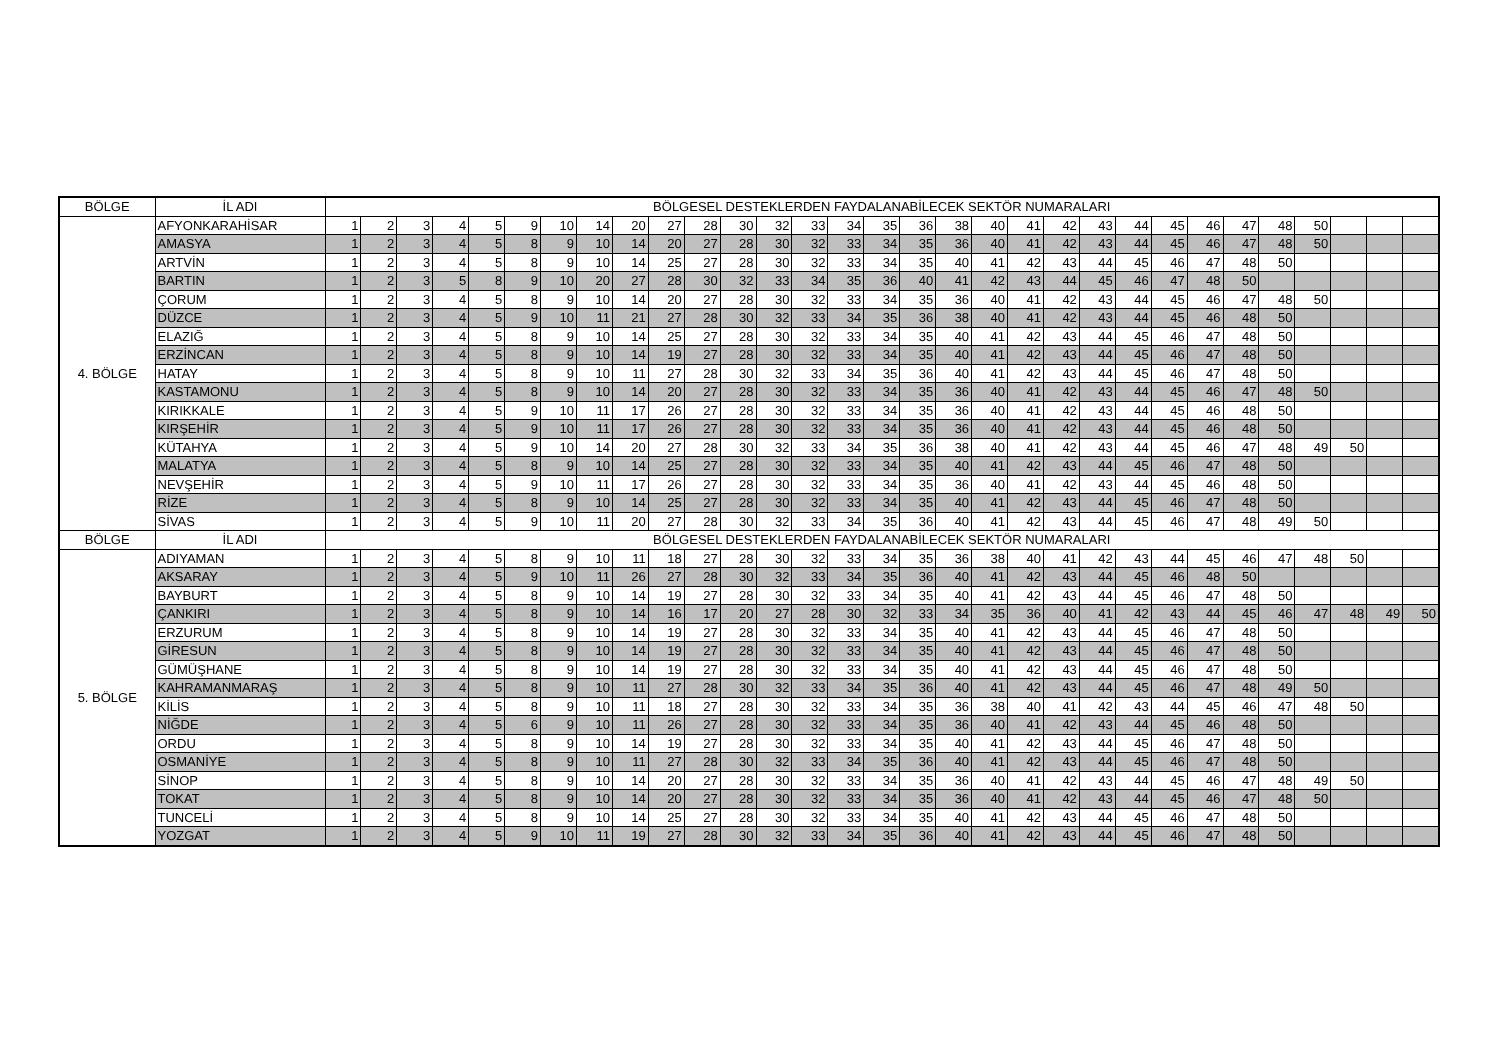| BÖLGE | İL ADI | BÖLGESEL DESTEKLERDEN FAYDALANABİLECEK SEKTÖR NUMARALARI | | | | | | | | | | | | | | | | | | | | | | | | | | | | | | |
| --- | --- | --- | --- | --- | --- | --- | --- | --- | --- | --- | --- | --- | --- | --- | --- | --- | --- | --- | --- | --- | --- | --- | --- | --- | --- | --- | --- | --- | --- | --- | --- | --- |
| 4. BÖLGE | AFYONKARAHİSAR | 1 | 2 | 3 | 4 | 5 | 9 | 10 | 14 | 20 | 27 | 28 | 30 | 32 | 33 | 34 | 35 | 36 | 38 | 40 | 41 | 42 | 43 | 44 | 45 | 46 | 47 | 48 | 50 | | | |
| | AMASYA | 1 | 2 | 3 | 4 | 5 | 8 | 9 | 10 | 14 | 20 | 27 | 28 | 30 | 32 | 33 | 34 | 35 | 36 | 40 | 41 | 42 | 43 | 44 | 45 | 46 | 47 | 48 | 50 | | | |
| | ARTVİN | 1 | 2 | 3 | 4 | 5 | 8 | 9 | 10 | 14 | 25 | 27 | 28 | 30 | 32 | 33 | 34 | 35 | 40 | 41 | 42 | 43 | 44 | 45 | 46 | 47 | 48 | 50 | | | | |
| | BARTIN | 1 | 2 | 3 | 5 | 8 | 9 | 10 | 20 | 27 | 28 | 30 | 32 | 33 | 34 | 35 | 36 | 40 | 41 | 42 | 43 | 44 | 45 | 46 | 47 | 48 | 50 | | | | | |
| | ÇORUM | 1 | 2 | 3 | 4 | 5 | 8 | 9 | 10 | 14 | 20 | 27 | 28 | 30 | 32 | 33 | 34 | 35 | 36 | 40 | 41 | 42 | 43 | 44 | 45 | 46 | 47 | 48 | 50 | | | |
| | DÜZCE | 1 | 2 | 3 | 4 | 5 | 9 | 10 | 11 | 21 | 27 | 28 | 30 | 32 | 33 | 34 | 35 | 36 | 38 | 40 | 41 | 42 | 43 | 44 | 45 | 46 | 48 | 50 | | | | |
| | ELAZIĞ | 1 | 2 | 3 | 4 | 5 | 8 | 9 | 10 | 14 | 25 | 27 | 28 | 30 | 32 | 33 | 34 | 35 | 40 | 41 | 42 | 43 | 44 | 45 | 46 | 47 | 48 | 50 | | | | |
| | ERZİNCAN | 1 | 2 | 3 | 4 | 5 | 8 | 9 | 10 | 14 | 19 | 27 | 28 | 30 | 32 | 33 | 34 | 35 | 40 | 41 | 42 | 43 | 44 | 45 | 46 | 47 | 48 | 50 | | | | |
| | HATAY | 1 | 2 | 3 | 4 | 5 | 8 | 9 | 10 | 11 | 27 | 28 | 30 | 32 | 33 | 34 | 35 | 36 | 40 | 41 | 42 | 43 | 44 | 45 | 46 | 47 | 48 | 50 | | | | |
| | KASTAMONU | 1 | 2 | 3 | 4 | 5 | 8 | 9 | 10 | 14 | 20 | 27 | 28 | 30 | 32 | 33 | 34 | 35 | 36 | 40 | 41 | 42 | 43 | 44 | 45 | 46 | 47 | 48 | 50 | | | |
| | KIRIKKALE | 1 | 2 | 3 | 4 | 5 | 9 | 10 | 11 | 17 | 26 | 27 | 28 | 30 | 32 | 33 | 34 | 35 | 36 | 40 | 41 | 42 | 43 | 44 | 45 | 46 | 48 | 50 | | | | |
| | KIRŞEHİR | 1 | 2 | 3 | 4 | 5 | 9 | 10 | 11 | 17 | 26 | 27 | 28 | 30 | 32 | 33 | 34 | 35 | 36 | 40 | 41 | 42 | 43 | 44 | 45 | 46 | 48 | 50 | | | | |
| | KÜTAHYA | 1 | 2 | 3 | 4 | 5 | 9 | 10 | 14 | 20 | 27 | 28 | 30 | 32 | 33 | 34 | 35 | 36 | 38 | 40 | 41 | 42 | 43 | 44 | 45 | 46 | 47 | 48 | 49 | 50 | | |
| | MALATYA | 1 | 2 | 3 | 4 | 5 | 8 | 9 | 10 | 14 | 25 | 27 | 28 | 30 | 32 | 33 | 34 | 35 | 40 | 41 | 42 | 43 | 44 | 45 | 46 | 47 | 48 | 50 | | | | |
| | NEVŞEHİR | 1 | 2 | 3 | 4 | 5 | 9 | 10 | 11 | 17 | 26 | 27 | 28 | 30 | 32 | 33 | 34 | 35 | 36 | 40 | 41 | 42 | 43 | 44 | 45 | 46 | 48 | 50 | | | | |
| | RİZE | 1 | 2 | 3 | 4 | 5 | 8 | 9 | 10 | 14 | 25 | 27 | 28 | 30 | 32 | 33 | 34 | 35 | 40 | 41 | 42 | 43 | 44 | 45 | 46 | 47 | 48 | 50 | | | | |
| | SİVAS | 1 | 2 | 3 | 4 | 5 | 9 | 10 | 11 | 20 | 27 | 28 | 30 | 32 | 33 | 34 | 35 | 36 | 40 | 41 | 42 | 43 | 44 | 45 | 46 | 47 | 48 | 49 | 50 | | | |
| BÖLGE | İL ADI | BÖLGESEL DESTEKLERDEN FAYDALANABİLECEK SEKTÖR NUMARALARI | | | | | | | | | | | | | | | | | | | | | | | | | | | | | | |
| 5. BÖLGE | ADIYAMAN | 1 | 2 | 3 | 4 | 5 | 8 | 9 | 10 | 11 | 18 | 27 | 28 | 30 | 32 | 33 | 34 | 35 | 36 | 38 | 40 | 41 | 42 | 43 | 44 | 45 | 46 | 47 | 48 | 50 | | |
| | AKSARAY | 1 | 2 | 3 | 4 | 5 | 9 | 10 | 11 | 26 | 27 | 28 | 30 | 32 | 33 | 34 | 35 | 36 | 40 | 41 | 42 | 43 | 44 | 45 | 46 | 48 | 50 | | | | | |
| | BAYBURT | 1 | 2 | 3 | 4 | 5 | 8 | 9 | 10 | 14 | 19 | 27 | 28 | 30 | 32 | 33 | 34 | 35 | 40 | 41 | 42 | 43 | 44 | 45 | 46 | 47 | 48 | 50 | | | | |
| | ÇANKIRI | 1 | 2 | 3 | 4 | 5 | 8 | 9 | 10 | 14 | 16 | 17 | 20 | 27 | 28 | 30 | 32 | 33 | 34 | 35 | 36 | 40 | 41 | 42 | 43 | 44 | 45 | 46 | 47 | 48 | 49 | 50 |
| | ERZURUM | 1 | 2 | 3 | 4 | 5 | 8 | 9 | 10 | 14 | 19 | 27 | 28 | 30 | 32 | 33 | 34 | 35 | 40 | 41 | 42 | 43 | 44 | 45 | 46 | 47 | 48 | 50 | | | | |
| | GİRESUN | 1 | 2 | 3 | 4 | 5 | 8 | 9 | 10 | 14 | 19 | 27 | 28 | 30 | 32 | 33 | 34 | 35 | 40 | 41 | 42 | 43 | 44 | 45 | 46 | 47 | 48 | 50 | | | | |
| | GÜMÜŞHANE | 1 | 2 | 3 | 4 | 5 | 8 | 9 | 10 | 14 | 19 | 27 | 28 | 30 | 32 | 33 | 34 | 35 | 40 | 41 | 42 | 43 | 44 | 45 | 46 | 47 | 48 | 50 | | | | |
| | KAHRAMANMARAŞ | 1 | 2 | 3 | 4 | 5 | 8 | 9 | 10 | 11 | 27 | 28 | 30 | 32 | 33 | 34 | 35 | 36 | 40 | 41 | 42 | 43 | 44 | 45 | 46 | 47 | 48 | 49 | 50 | | | |
| | KİLİS | 1 | 2 | 3 | 4 | 5 | 8 | 9 | 10 | 11 | 18 | 27 | 28 | 30 | 32 | 33 | 34 | 35 | 36 | 38 | 40 | 41 | 42 | 43 | 44 | 45 | 46 | 47 | 48 | 50 | | |
| | NİĞDE | 1 | 2 | 3 | 4 | 5 | 6 | 9 | 10 | 11 | 26 | 27 | 28 | 30 | 32 | 33 | 34 | 35 | 36 | 40 | 41 | 42 | 43 | 44 | 45 | 46 | 48 | 50 | | | | |
| | ORDU | 1 | 2 | 3 | 4 | 5 | 8 | 9 | 10 | 14 | 19 | 27 | 28 | 30 | 32 | 33 | 34 | 35 | 40 | 41 | 42 | 43 | 44 | 45 | 46 | 47 | 48 | 50 | | | | |
| | OSMANİYE | 1 | 2 | 3 | 4 | 5 | 8 | 9 | 10 | 11 | 27 | 28 | 30 | 32 | 33 | 34 | 35 | 36 | 40 | 41 | 42 | 43 | 44 | 45 | 46 | 47 | 48 | 50 | | | | |
| | SİNOP | 1 | 2 | 3 | 4 | 5 | 8 | 9 | 10 | 14 | 20 | 27 | 28 | 30 | 32 | 33 | 34 | 35 | 36 | 40 | 41 | 42 | 43 | 44 | 45 | 46 | 47 | 48 | 49 | 50 | | |
| | TOKAT | 1 | 2 | 3 | 4 | 5 | 8 | 9 | 10 | 14 | 20 | 27 | 28 | 30 | 32 | 33 | 34 | 35 | 36 | 40 | 41 | 42 | 43 | 44 | 45 | 46 | 47 | 48 | 50 | | | |
| | TUNCELİ | 1 | 2 | 3 | 4 | 5 | 8 | 9 | 10 | 14 | 25 | 27 | 28 | 30 | 32 | 33 | 34 | 35 | 40 | 41 | 42 | 43 | 44 | 45 | 46 | 47 | 48 | 50 | | | | |
| | YOZGAT | 1 | 2 | 3 | 4 | 5 | 9 | 10 | 11 | 19 | 27 | 28 | 30 | 32 | 33 | 34 | 35 | 36 | 40 | 41 | 42 | 43 | 44 | 45 | 46 | 47 | 48 | 50 | | | | |